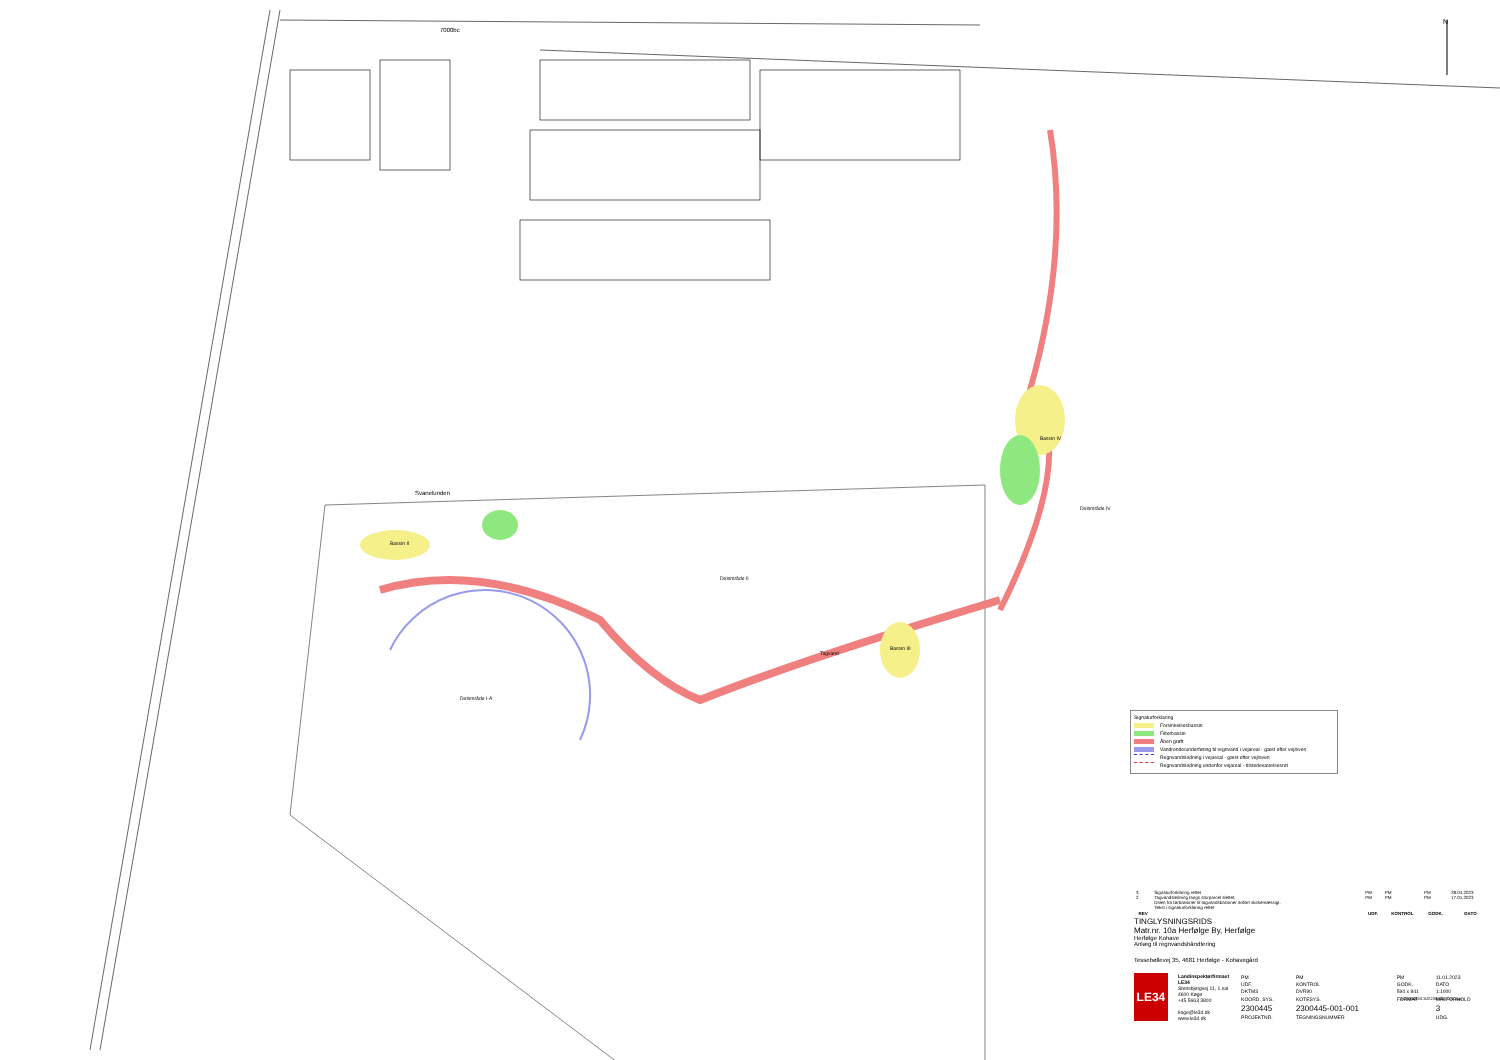N
7000bc
Svanelunden
Delområde II
Delområde I-A
Delområde IV
Bassin IV
Bassin III
Bassin II
Tagvand
J:\2300445\CAD\2300445-001.dgn
Signaturforklaring
Forsinkelsesbassin
Filterbassin
Åben grøft
Vandrende/underføring til regnvand i vejareal - gæst efter vejloven
Regnvandsledning i vejareal - gæst efter vejloven
Regnvandsledning undenfor vejareal - tilstedeværelsesret
| 3 | Signaturforklaring rettet | PM | PM | PM | 28.04.2023 |
| 2 | Tagvandsledning langs storparcel slettet. | PM | PM | PM | 17.01.2023 |
| | Dræn fra tørbassiner til tagvandsbassiner anført skitsemæssigt. | | | | |
| | Tekst i signaturforklaring rettet | | | | |
| REV | | UDF. | KONTROL | GODK. | DATO |
TINGLYSNINGSRIDS
Matr.nr. 10a Herfølge By, Herfølge
Herfølge Kohave
Anlæg til regnvandshåndtering
Tessebøllevej 35, 4681 Herfølge - Kohavegård
LE34
Landinspektørfirmaet LE34
Stensbjergvej 11, 1.sal
4600 Køge
+45 5663 3800
koge@le34.dk
www.le34.dk
| PM | PM | PM | 11.01.2023 |
| UDF. | KONTROL | GODK. | DATO |
| DKTM3 | DVR90 | 594 x 841 | 1:1000 |
| KOORD. SYS. | KOTESYS. | FORMAT | MÅLFORHOLD |
| 2300445 | 2300445-001-001 | | 3 |
| PROJEKTNR. | TEGNINGSNUMMER | | UDG. |